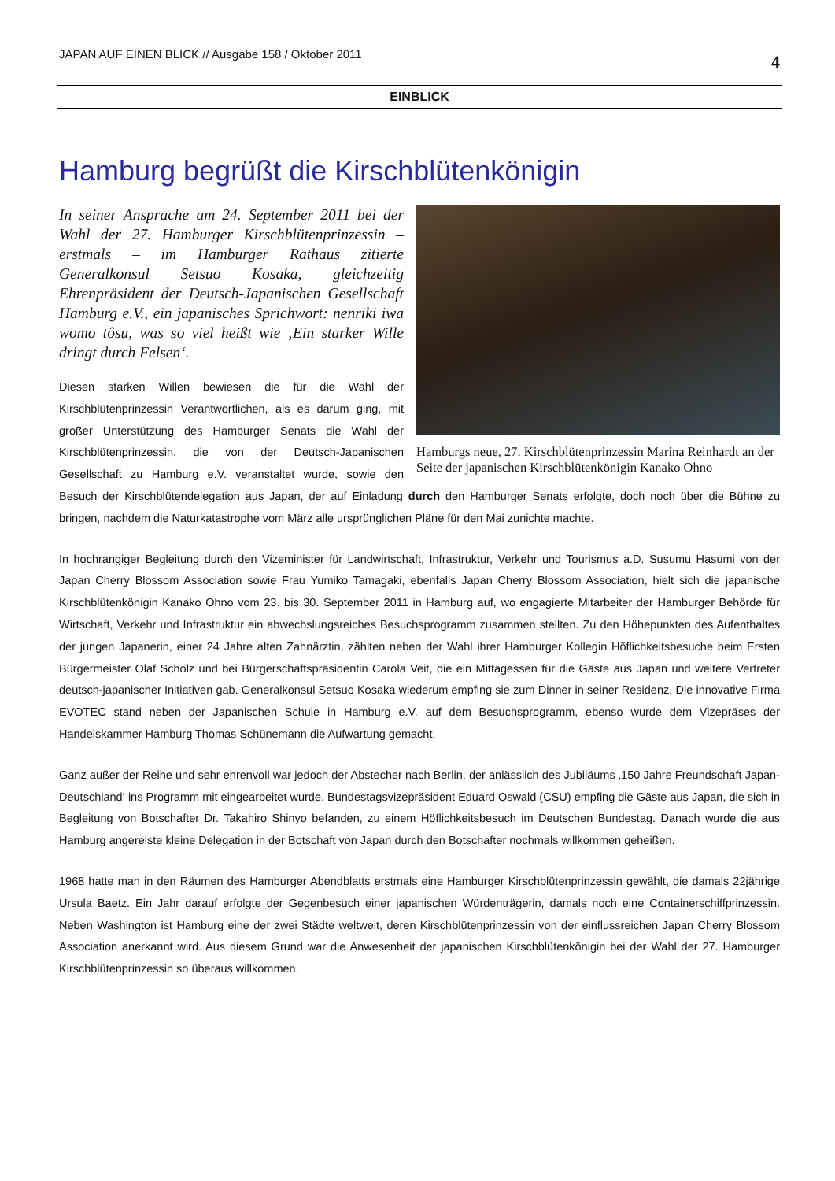JAPAN AUF EINEN BLICK // Ausgabe 158 / Oktober 2011 4
EINBLICK
Hamburg begrüßt die Kirschblütenkönigin
Hamburgs neue, 27. Kirschblütenprinzessin Marina Reinhardt an der Seite der japanischen Kirschblütenkönigin Kanako Ohno
In seiner Ansprache am 24. September 2011 bei der Wahl der 27. Hamburger Kirschblütenprinzessin – erstmals – im Hamburger Rathaus zitierte Generalkonsul Setsuo Kosaka, gleichzeitig Ehrenpräsident der Deutsch-Japanischen Gesellschaft Hamburg e.V., ein japanisches Sprichwort: nenriki iwa womo tôsu, was so viel heißt wie ‚Ein starker Wille dringt durch Felsen‘.
Diesen starken Willen bewiesen die für die Wahl der Kirschblütenprinzessin Verantwortlichen, als es darum ging, mit großer Unterstützung des Hamburger Senats die Wahl der Kirschblütenprinzessin, die von der Deutsch-Japanischen Gesellschaft zu Hamburg e.V. veranstaltet wurde, sowie den Besuch der Kirschblütendelegation aus Japan, der auf Einladung durch den Hamburger Senats erfolgte, doch noch über die Bühne zu bringen, nachdem die Naturkatastrophe vom März alle ursprünglichen Pläne für den Mai zunichte machte.
In hochrangiger Begleitung durch den Vizeminister für Landwirtschaft, Infrastruktur, Verkehr und Tourismus a.D. Susumu Hasumi von der Japan Cherry Blossom Association sowie Frau Yumiko Tamagaki, ebenfalls Japan Cherry Blossom Association, hielt sich die japanische Kirschblütenkönigin Kanako Ohno vom 23. bis 30. September 2011 in Hamburg auf, wo engagierte Mitarbeiter der Hamburger Behörde für Wirtschaft, Verkehr und Infrastruktur ein abwechslungsreiches Besuchsprogramm zusammen stellten. Zu den Höhepunkten des Aufenthaltes der jungen Japanerin, einer 24 Jahre alten Zahnärztin, zählten neben der Wahl ihrer Hamburger Kollegin Höflichkeitsbesuche beim Ersten Bürgermeister Olaf Scholz und bei Bürgerschaftspräsidentin Carola Veit, die ein Mittagessen für die Gäste aus Japan und weitere Vertreter deutsch-japanischer Initiativen gab. Generalkonsul Setsuo Kosaka wiederum empfing sie zum Dinner in seiner Residenz. Die innovative Firma EVOTEC stand neben der Japanischen Schule in Hamburg e.V. auf dem Besuchsprogramm, ebenso wurde dem Vizepräses der Handelskammer Hamburg Thomas Schünemann die Aufwartung gemacht.
Ganz außer der Reihe und sehr ehrenvoll war jedoch der Abstecher nach Berlin, der anlässlich des Jubiläums ‚150 Jahre Freundschaft Japan-Deutschland‘ ins Programm mit eingearbeitet wurde. Bundestagsvizepräsident Eduard Oswald (CSU) empfing die Gäste aus Japan, die sich in Begleitung von Botschafter Dr. Takahiro Shinyo befanden, zu einem Höflichkeitsbesuch im Deutschen Bundestag. Danach wurde die aus Hamburg angereiste kleine Delegation in der Botschaft von Japan durch den Botschafter nochmals willkommen geheißen.
1968 hatte man in den Räumen des Hamburger Abendblatts erstmals eine Hamburger Kirschblütenprinzessin gewählt, die damals 22jährige Ursula Baetz. Ein Jahr darauf erfolgte der Gegenbesuch einer japanischen Würdenträgerin, damals noch eine Containerschiffprinzessin. Neben Washington ist Hamburg eine der zwei Städte weltweit, deren Kirschblütenprinzessin von der einflussreichen Japan Cherry Blossom Association anerkannt wird. Aus diesem Grund war die Anwesenheit der japanischen Kirschblütenkönigin bei der Wahl der 27. Hamburger Kirschblütenprinzessin so überaus willkommen.